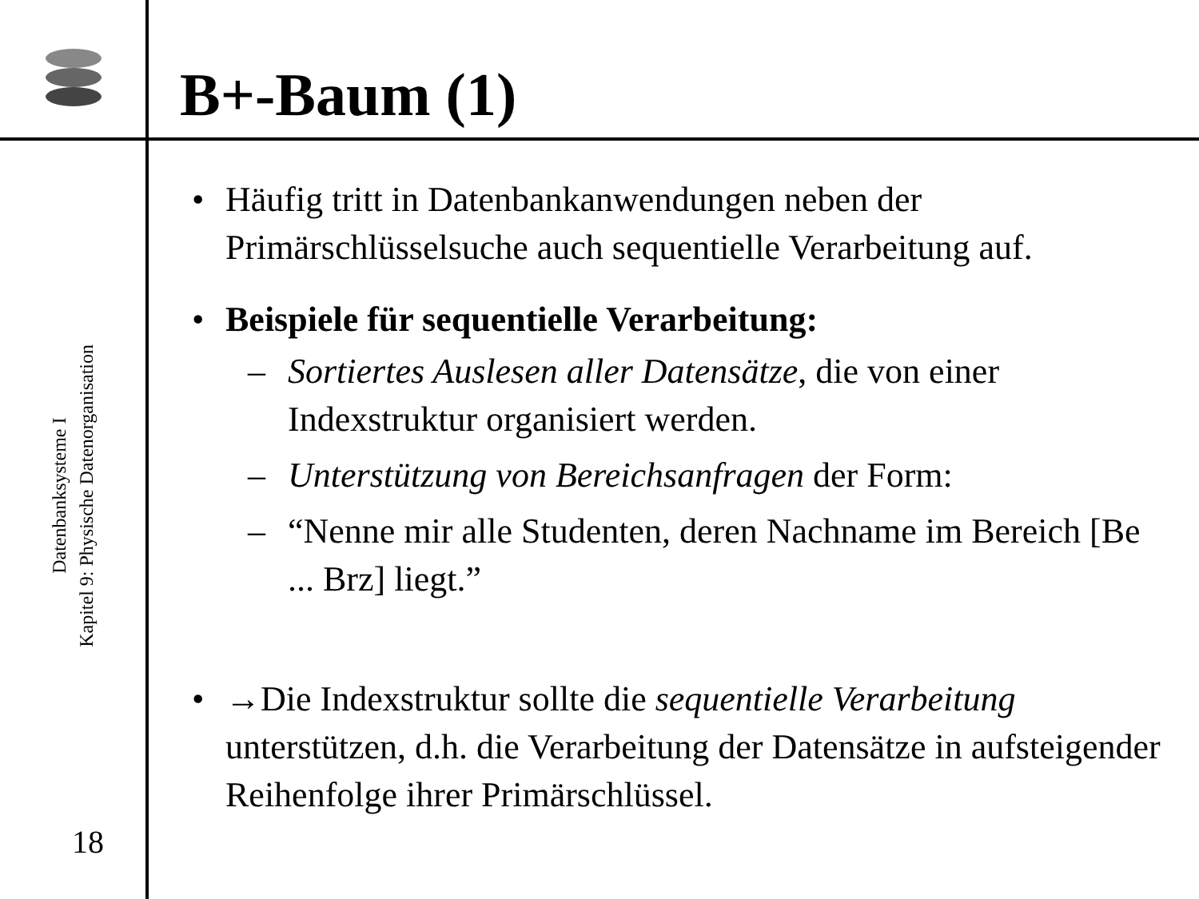Datenbanksysteme I
Kapitel 9: Physische Datenorganisation
18
B+-Baum (1)
• Häufig tritt in Datenbankanwendungen neben der Primärschlüsselsuche auch sequentielle Verarbeitung auf.
• Beispiele für sequentielle Verarbeitung:
– Sortiertes Auslesen aller Datensätze, die von einer Indexstruktur organisiert werden.
– Unterstützung von Bereichsanfragen der Form:
– “Nenne mir alle Studenten, deren Nachname im Bereich [Be ... Brz] liegt.”
• →Die Indexstruktur sollte die sequentielle Verarbeitung unterstützen, d.h. die Verarbeitung der Datensätze in aufsteigender Reihenfolge ihrer Primärschlüssel.